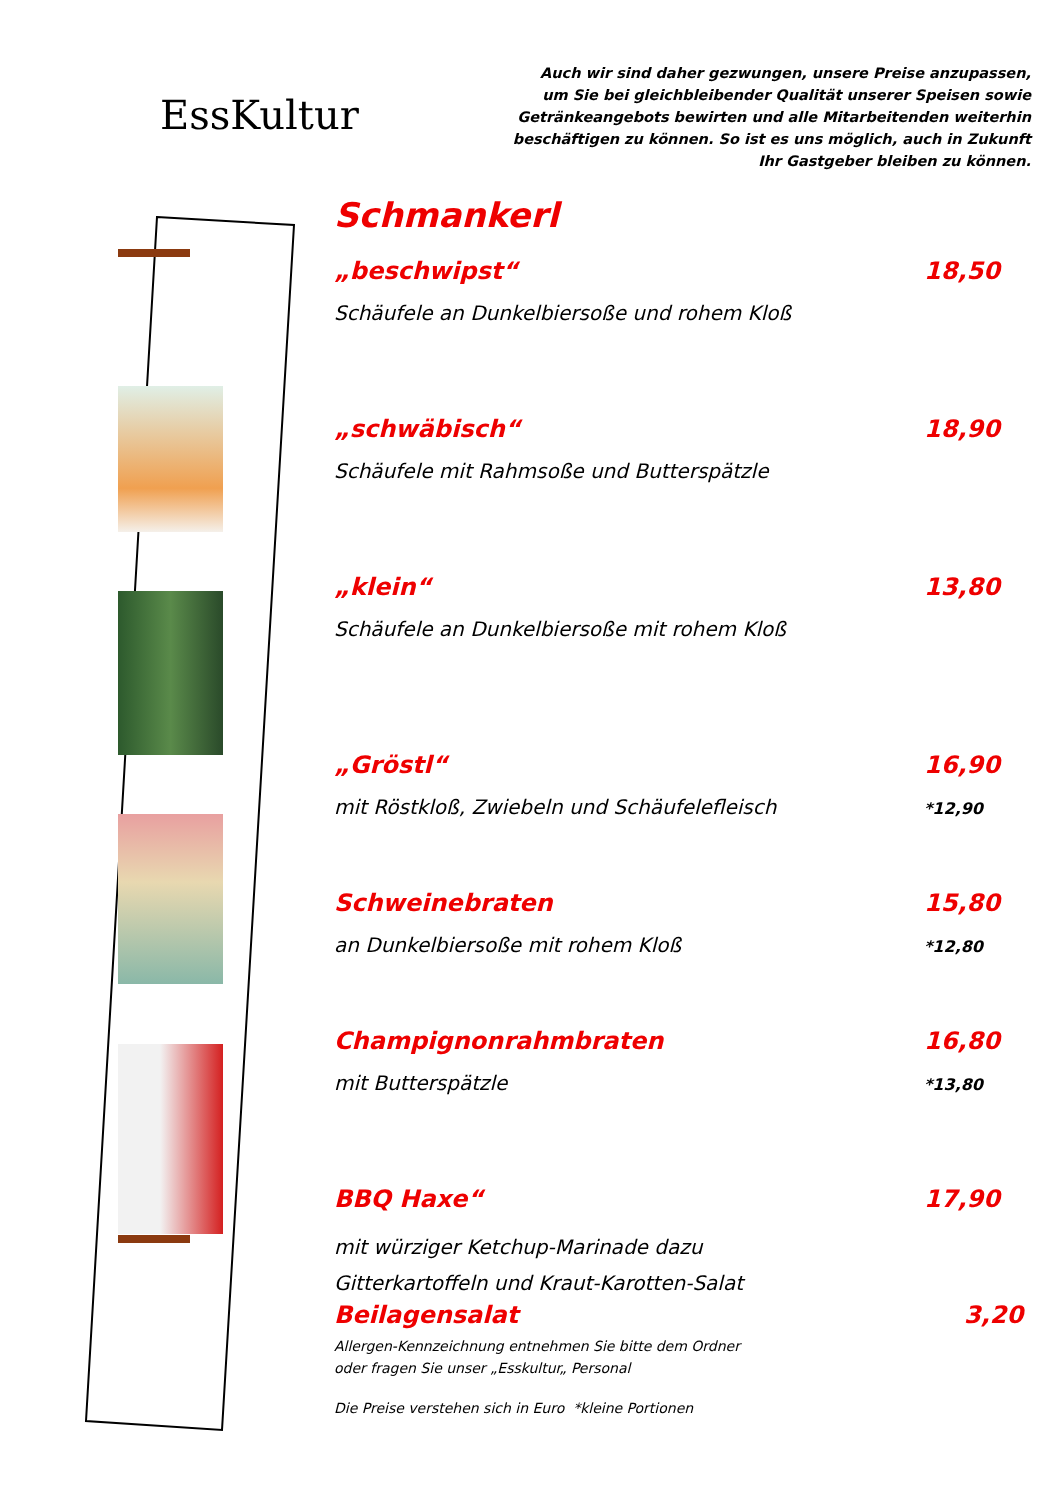EssKultur
Auch wir sind daher gezwungen, unsere Preise anzupassen,
um Sie bei gleichbleibender Qualität unserer Speisen sowie
Getränkeangebots bewirten und alle Mitarbeitenden weiterhin
beschäftigen zu können. So ist es uns möglich, auch in Zukunft
Ihr Gastgeber bleiben zu können.
Schmankerl
„beschwipst“18,50
Schäufele an Dunkelbiersoße und rohem Kloß
„schwäbisch“18,90
Schäufele mit Rahmsoße und Butterspätzle
„klein“13,80
Schäufele an Dunkelbiersoße mit rohem Kloß
„Gröstl“16,90
mit Röstkloß, Zwiebeln und Schäufelefleisch *12,90
Schweinebraten 15,80
an Dunkelbiersoße mit rohem Kloß *12,80
Champignonrahmbraten 16,80
mit Butterspätzle *13,80
BBQ Haxe“17,90
mit würziger Ketchup-Marinade dazu
Gitterkartoffeln und Kraut-Karotten-Salat
Beilagensalat 3,20
Allergen-Kennzeichnung entnehmen Sie bitte dem Ordner
oder fragen Sie unser „Esskultur„ Personal
Die Preise verstehen sich in Euro *kleine Portionen